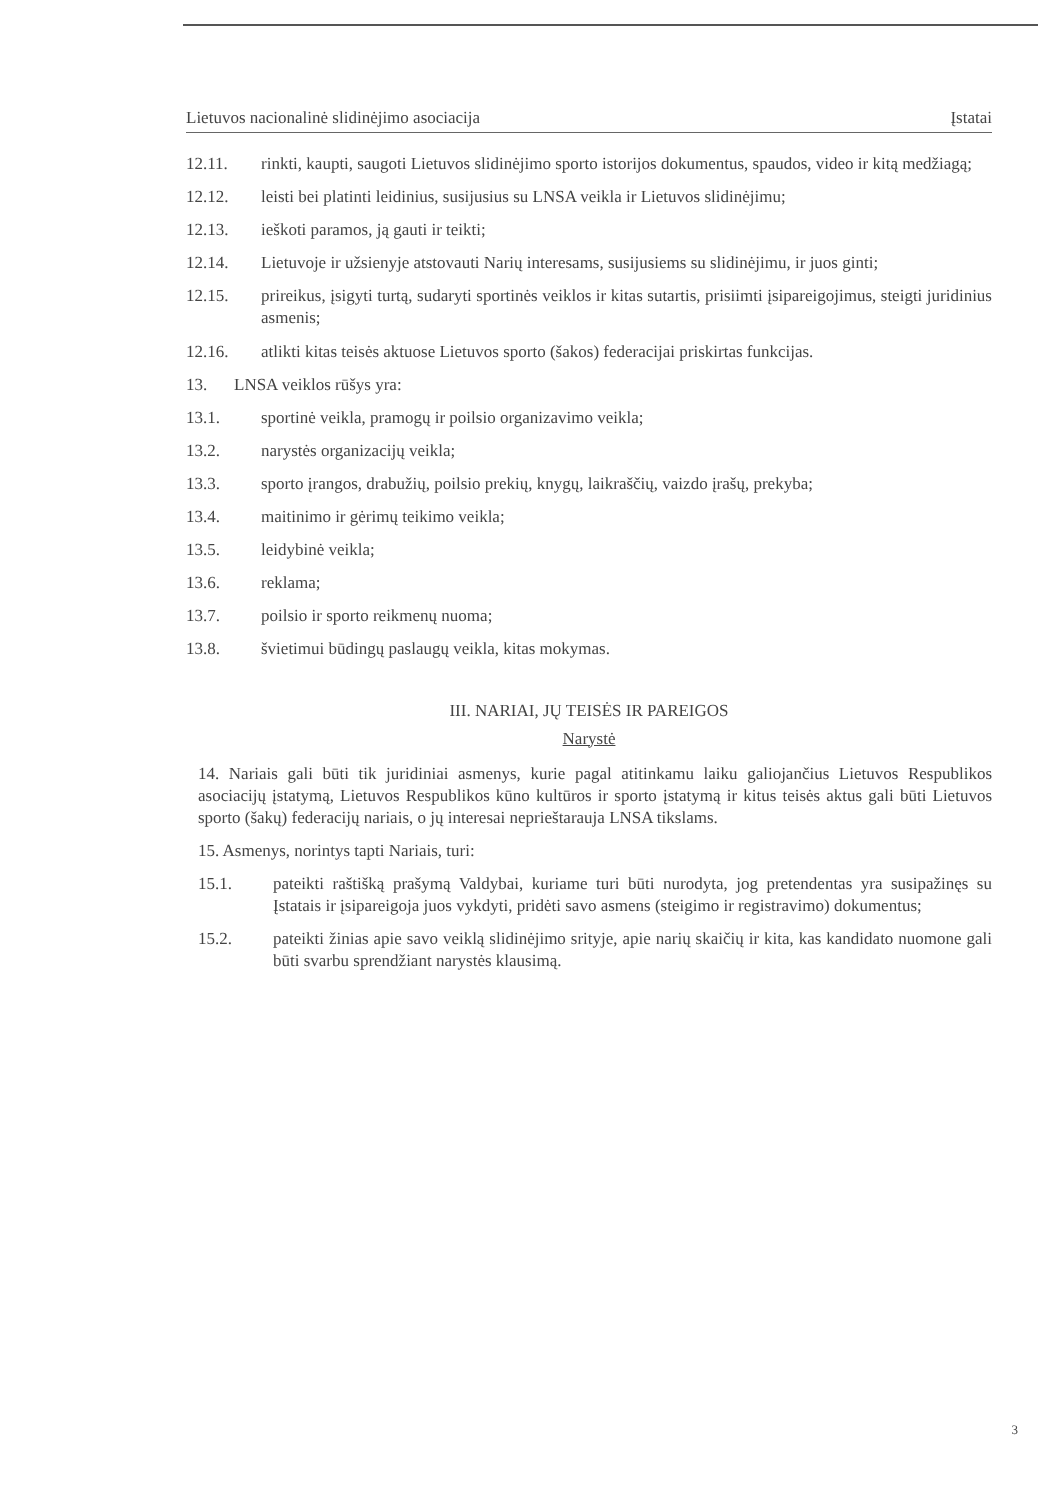Lietuvos nacionalinė slidinėjimo asociacija Įstatai
12.11. rinkti, kaupti, saugoti Lietuvos slidinėjimo sporto istorijos dokumentus, spaudos, video ir kitą medžiagą;
12.12. leisti bei platinti leidinius, susijusius su LNSA veikla ir Lietuvos slidinėjimu;
12.13. ieškoti paramos, ją gauti ir teikti;
12.14. Lietuvoje ir užsienyje atstovauti Narių interesams, susijusiems su slidinėjimu, ir juos ginti;
12.15. prireikus, įsigyti turtą, sudaryti sportinės veiklos ir kitas sutartis, prisiimti įsipareigojimus, steigti juridinius asmenis;
12.16. atlikti kitas teisės aktuose Lietuvos sporto (šakos) federacijai priskirtas funkcijas.
13. LNSA veiklos rūšys yra:
13.1. sportinė veikla, pramogų ir poilsio organizavimo veikla;
13.2. narystės organizacijų veikla;
13.3. sporto įrangos, drabužių, poilsio prekių, knygų, laikraščių, vaizdo įrašų, prekyba;
13.4. maitinimo ir gėrimų teikimo veikla;
13.5. leidybinė veikla;
13.6. reklama;
13.7. poilsio ir sporto reikmenų nuoma;
13.8. švietimui būdingų paslaugų veikla, kitas mokymas.
III. NARIAI, JŲ TEISĖS IR PAREIGOS
Narystė
14. Nariais gali būti tik juridiniai asmenys, kurie pagal atitinkamu laiku galiojančius Lietuvos Respublikos asociacijų įstatymą, Lietuvos Respublikos kūno kultūros ir sporto įstatymą ir kitus teisės aktus gali būti Lietuvos sporto (šakų) federacijų nariais, o jų interesai neprieštarauja LNSA tikslams.
15. Asmenys, norintys tapti Nariais, turi:
15.1. pateikti raštišką prašymą Valdybai, kuriame turi būti nurodyta, jog pretendentas yra susipažinęs su Įstatais ir įsipareigoja juos vykdyti, pridėti savo asmens (steigimo ir registravimo) dokumentus;
15.2. pateikti žinias apie savo veiklą slidinėjimo srityje, apie narių skaičių ir kita, kas kandidato nuomone gali būti svarbu sprendžiant narystės klausimą.
3